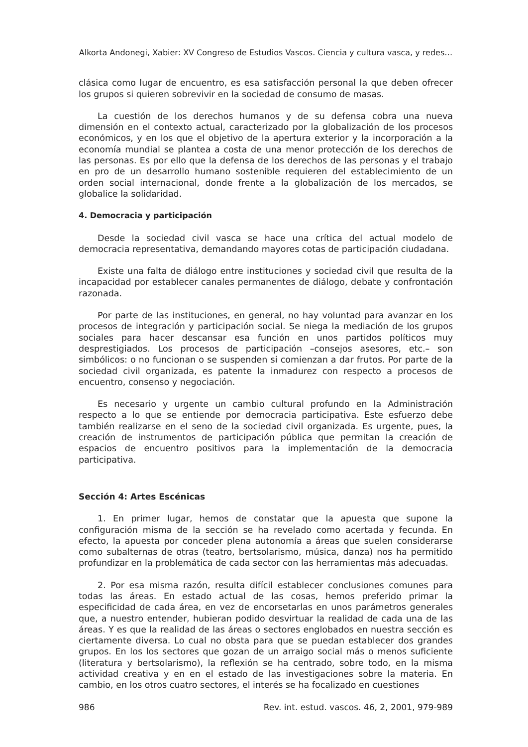Alkorta Andonegi, Xabier: XV Congreso de Estudios Vascos. Ciencia y cultura vasca, y redes…
clásica como lugar de encuentro, es esa satisfacción personal la que deben ofrecer los grupos si quieren sobrevivir en la sociedad de consumo de masas.
La cuestión de los derechos humanos y de su defensa cobra una nueva dimensión en el contexto actual, caracterizado por la globalización de los procesos económicos, y en los que el objetivo de la apertura exterior y la incorporación a la economía mundial se plantea a costa de una menor protección de los derechos de las personas. Es por ello que la defensa de los derechos de las personas y el trabajo en pro de un desarrollo humano sostenible requieren del establecimiento de un orden social internacional, donde frente a la globalización de los mercados, se globalice la solidaridad.
4. Democracia y participación
Desde la sociedad civil vasca se hace una crítica del actual modelo de democracia representativa, demandando mayores cotas de participación ciudadana.
Existe una falta de diálogo entre instituciones y sociedad civil que resulta de la incapacidad por establecer canales permanentes de diálogo, debate y confrontación razonada.
Por parte de las instituciones, en general, no hay voluntad para avanzar en los procesos de integración y participación social. Se niega la mediación de los grupos sociales para hacer descansar esa función en unos partidos políticos muy desprestigiados. Los procesos de participación –consejos asesores, etc.– son simbólicos: o no funcionan o se suspenden si comienzan a dar frutos. Por parte de la sociedad civil organizada, es patente la inmadurez con respecto a procesos de encuentro, consenso y negociación.
Es necesario y urgente un cambio cultural profundo en la Administración respecto a lo que se entiende por democracia participativa. Este esfuerzo debe también realizarse en el seno de la sociedad civil organizada. Es urgente, pues, la creación de instrumentos de participación pública que permitan la creación de espacios de encuentro positivos para la implementación de la democracia participativa.
Sección 4: Artes Escénicas
1. En primer lugar, hemos de constatar que la apuesta que supone la configuración misma de la sección se ha revelado como acertada y fecunda. En efecto, la apuesta por conceder plena autonomía a áreas que suelen considerarse como subalternas de otras (teatro, bertsolarismo, música, danza) nos ha permitido profundizar en la problemática de cada sector con las herramientas más adecuadas.
2. Por esa misma razón, resulta difícil establecer conclusiones comunes para todas las áreas. En estado actual de las cosas, hemos preferido primar la especificidad de cada área, en vez de encorsetarlas en unos parámetros generales que, a nuestro entender, hubieran podido desvirtuar la realidad de cada una de las áreas. Y es que la realidad de las áreas o sectores englobados en nuestra sección es ciertamente diversa. Lo cual no obsta para que se puedan establecer dos grandes grupos. En los los sectores que gozan de un arraigo social más o menos suficiente (literatura y bertsolarismo), la reflexión se ha centrado, sobre todo, en la misma actividad creativa y en en el estado de las investigaciones sobre la materia. En cambio, en los otros cuatro sectores, el interés se ha focalizado en cuestiones
986 Rev. int. estud. vascos. 46, 2, 2001, 979-989